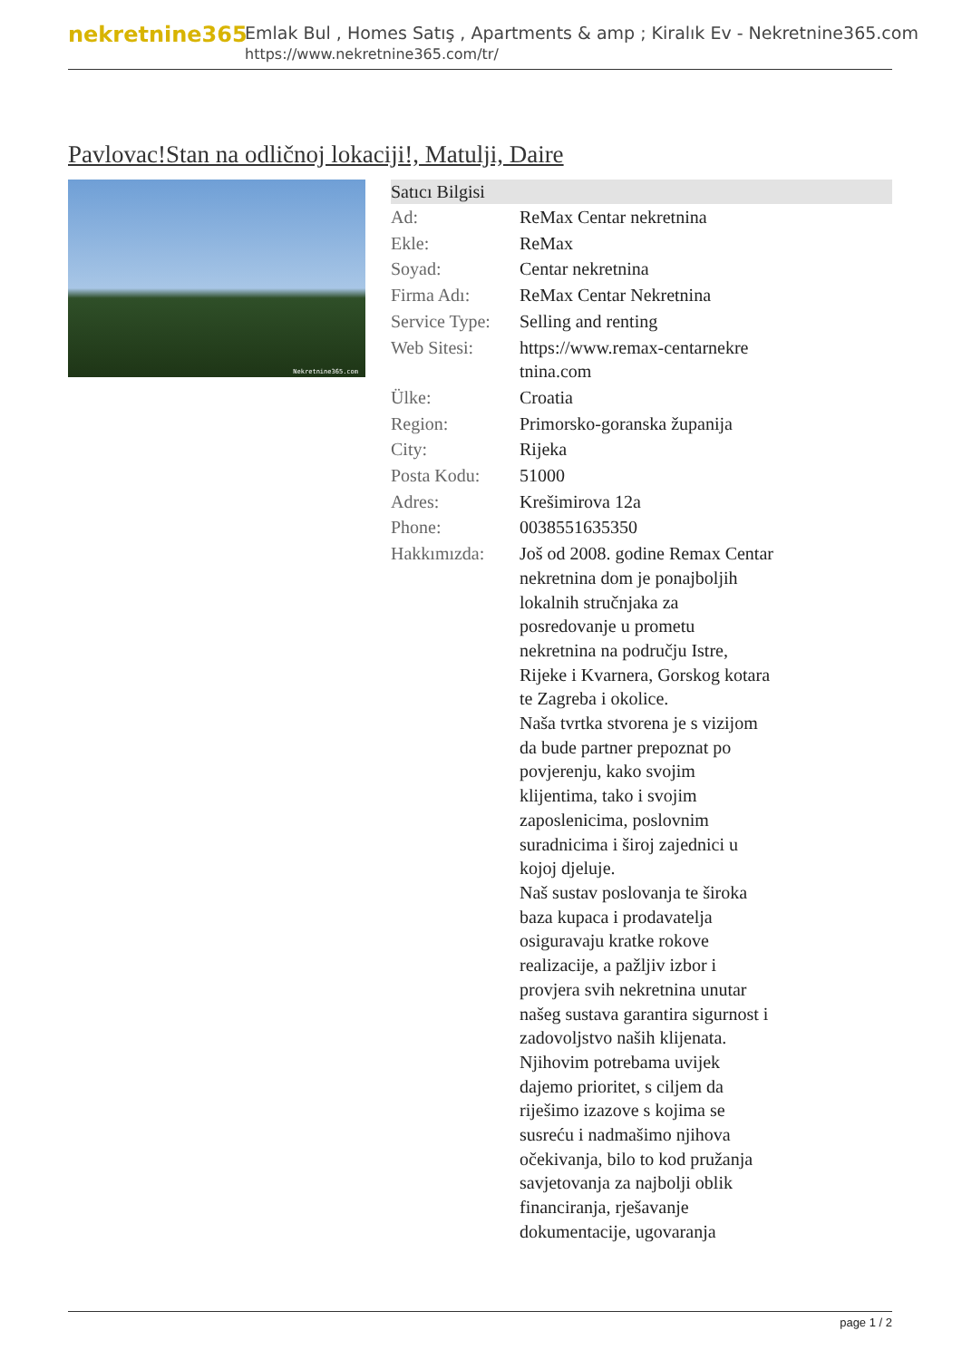nekretnine365
Emlak Bul , Homes Satış , Apartments & amp ; Kiralık Ev - Nekretnine365.com
https://www.nekretnine365.com/tr/
Pavlovac!Stan na odličnoj lokaciji!, Matulji, Daire
Nekretnine365.com
| Satıcı Bilgisi | |
| --- | --- |
| Ad: | ReMax Centar nekretnina |
| Ekle: | ReMax |
| Soyad: | Centar nekretnina |
| Firma Adı: | ReMax Centar Nekretnina |
| Service Type: | Selling and renting |
| Web Sitesi: | https://www.remax-centarnekre tnina.com |
| Ülke: | Croatia |
| Region: | Primorsko-goranska županija |
| City: | Rijeka |
| Posta Kodu: | 51000 |
| Adres: | Krešimirova 12a |
| Phone: | 0038551635350 |
| Hakkımızda: | Još od 2008. godine Remax Centar nekretnina dom je ponajboljih lokalnih stručnjaka za posredovanje u prometu nekretnina na području Istre, Rijeke i Kvarnera, Gorskog kotara te Zagreba i okolice. Naša tvrtka stvorena je s vizijom da bude partner prepoznat po povjerenju, kako svojim klijentima, tako i svojim zaposlenicima, poslovnim suradnicima i široj zajednici u kojoj djeluje. Naš sustav poslovanja te široka baza kupaca i prodavatelja osiguravaju kratke rokove realizacije, a pažljiv izbor i provjera svih nekretnina unutar našeg sustava garantira sigurnost i zadovoljstvo naših klijenata. Njihovim potrebama uvijek dajemo prioritet, s ciljem da riješimo izazove s kojima se susreću i nadmašimo njihova očekivanja, bilo to kod pružanja savjetovanja za najbolji oblik financiranja, rješavanje dokumentacije, ugovaranja |
page 1 / 2